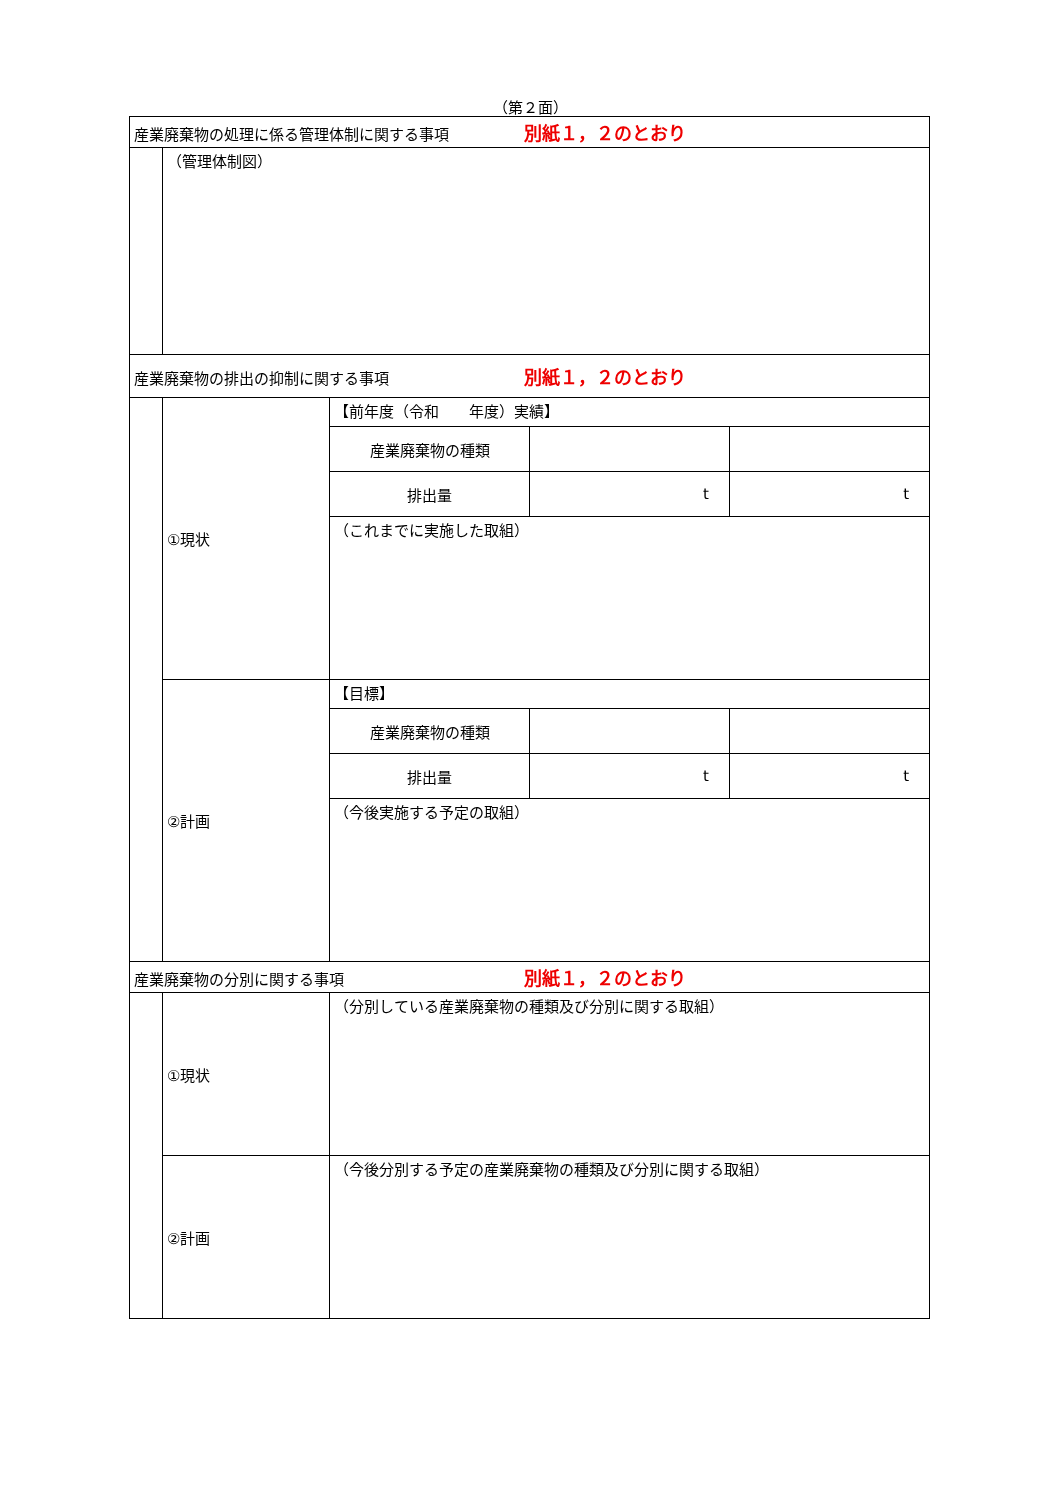（第２面）
| 産業廃棄物の処理に係る管理体制に関する事項 別紙１，２のとおり | | | | |
| | （管理体制図） | | | |
| 産業廃棄物の排出の抑制に関する事項 別紙１，２のとおり | | | | |
| | ①現状 | 【前年度（令和 年度）実績】 | | |
| | | 産業廃棄物の種類 | | |
| | | 排出量 | t | t |
| | | （これまでに実施した取組） | | |
| | ②計画 | 【目標】 | | |
| | | 産業廃棄物の種類 | | |
| | | 排出量 | t | t |
| | | （今後実施する予定の取組） | | |
| 産業廃棄物の分別に関する事項 別紙１，２のとおり | | | | |
| | ①現状 | （分別している産業廃棄物の種類及び分別に関する取組） | | |
| | ②計画 | （今後分別する予定の産業廃棄物の種類及び分別に関する取組） | | |